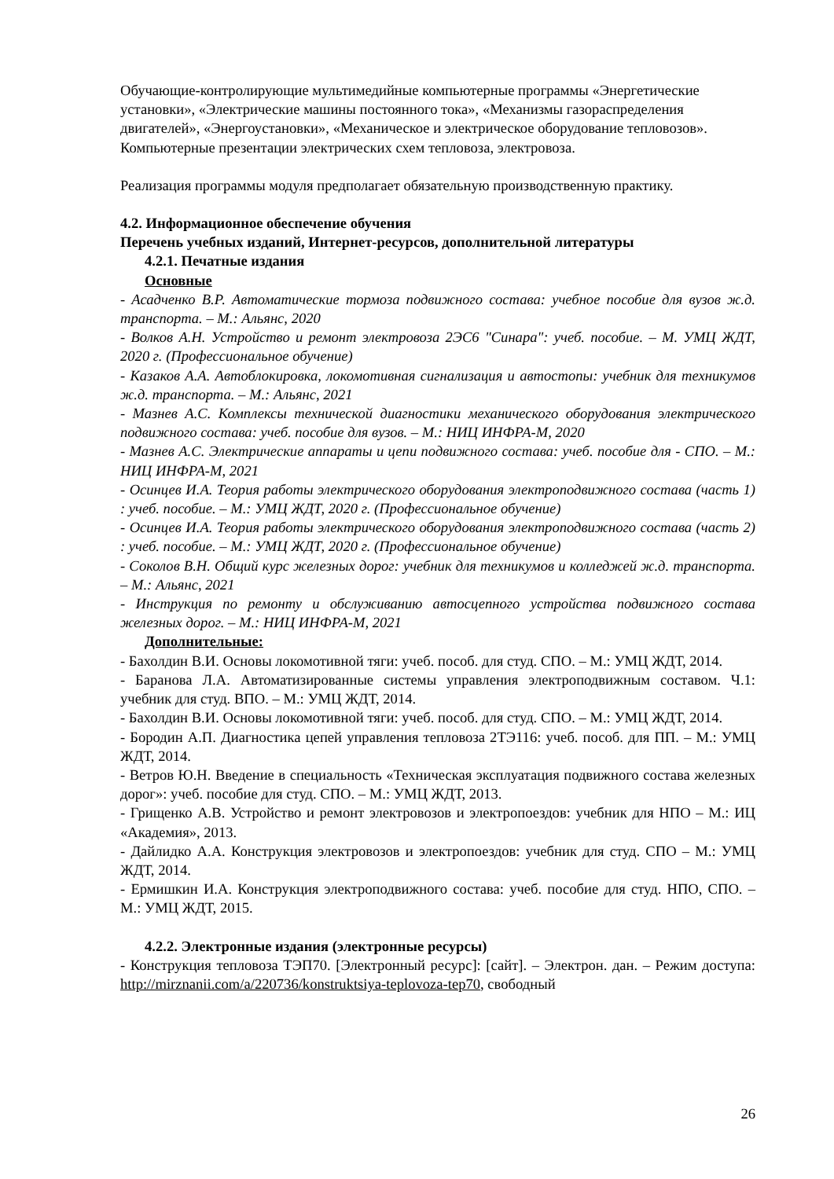Обучающие-контролирующие мультимедийные компьютерные программы «Энергетические установки», «Электрические машины постоянного тока», «Механизмы газораспределения двигателей», «Энергоустановки», «Механическое и электрическое оборудование тепловозов».
Компьютерные презентации электрических схем тепловоза, электровоза.
Реализация программы модуля предполагает обязательную производственную практику.
4.2. Информационное обеспечение обучения
Перечень учебных изданий, Интернет-ресурсов, дополнительной литературы
4.2.1. Печатные издания
Основные
- Асадченко В.Р. Автоматические тормоза подвижного состава: учебное пособие для вузов ж.д. транспорта. – М.: Альянс, 2020
- Волков А.Н. Устройство и ремонт электровоза 2ЭС6 "Синара": учеб. пособие. – М. УМЦ ЖДТ, 2020 г. (Профессиональное обучение)
- Казаков А.А. Автоблокировка, локомотивная сигнализация и автостопы: учебник для техникумов ж.д. транспорта. – М.: Альянс, 2021
- Мазнев А.С. Комплексы технической диагностики механического оборудования электрического подвижного состава: учеб. пособие для вузов. – М.: НИЦ ИНФРА-М, 2020
- Мазнев А.С. Электрические аппараты и цепи подвижного состава: учеб. пособие для - СПО. – М.: НИЦ ИНФРА-М, 2021
- Осинцев И.А. Теория работы электрического оборудования электроподвижного состава (часть 1) : учеб. пособие. – М.: УМЦ ЖДТ, 2020 г. (Профессиональное обучение)
- Осинцев И.А. Теория работы электрического оборудования электроподвижного состава (часть 2) : учеб. пособие. – М.: УМЦ ЖДТ, 2020 г. (Профессиональное обучение)
- Соколов В.Н. Общий курс железных дорог: учебник для техникумов и колледжей ж.д. транспорта. – М.: Альянс, 2021
- Инструкция по ремонту и обслуживанию автосцепного устройства подвижного состава железных дорог. – М.: НИЦ ИНФРА-М, 2021
Дополнительные:
- Бахолдин В.И. Основы локомотивной тяги: учеб. пособ. для студ. СПО. – М.: УМЦ ЖДТ, 2014.
- Баранова Л.А. Автоматизированные системы управления электроподвижным составом. Ч.1: учебник для студ. ВПО. – М.: УМЦ ЖДТ, 2014.
- Бахолдин В.И. Основы локомотивной тяги: учеб. пособ. для студ. СПО. – М.: УМЦ ЖДТ, 2014.
- Бородин А.П. Диагностика цепей управления тепловоза 2ТЭ116: учеб. пособ. для ПП. – М.: УМЦ ЖДТ, 2014.
- Ветров Ю.Н. Введение в специальность «Техническая эксплуатация подвижного состава железных дорог»: учеб. пособие для студ. СПО. – М.: УМЦ ЖДТ, 2013.
- Грищенко А.В. Устройство и ремонт электровозов и электропоездов: учебник для НПО – М.: ИЦ «Академия», 2013.
- Дайлидко А.А. Конструкция электровозов и электропоездов: учебник для студ. СПО – М.: УМЦ ЖДТ, 2014.
- Ермишкин И.А. Конструкция электроподвижного состава: учеб. пособие для студ. НПО, СПО. – М.: УМЦ ЖДТ, 2015.
4.2.2. Электронные издания (электронные ресурсы)
- Конструкция тепловоза ТЭП70. [Электронный ресурс]: [сайт]. – Электрон. дан. – Режим доступа: http://mirznanii.com/a/220736/konstruktsiya-teplovoza-tep70, свободный
26